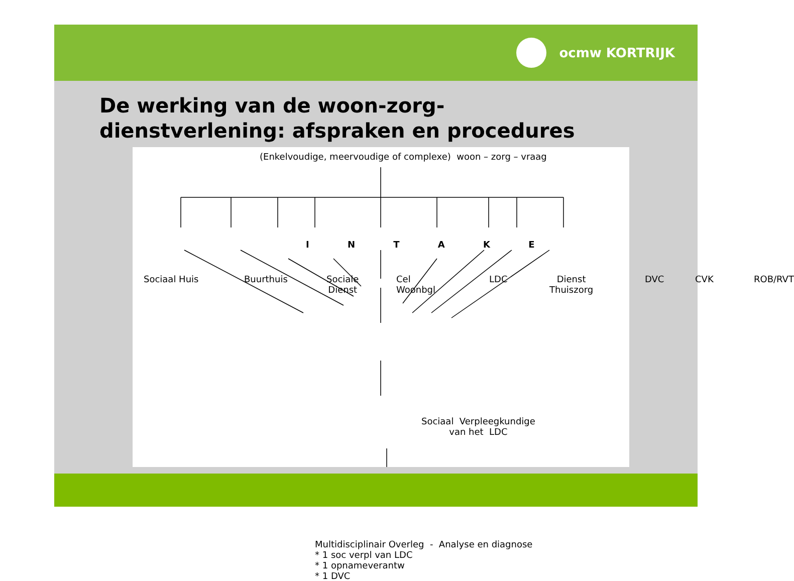ocmw KORTRIJK
De werking van de woon-zorg-
dienstverlening: afspraken en procedures
(Enkelvoudige, meervoudige of complexe) woon – zorg – vraag
I N T A K E
Sociaal Huis Buurthuis
Sociale
Dienst
Cel
Woonbgl
LDC
Dienst
Thuiszorg
DVC CVK ROB/RVT
Sociaal Verpleegkundige
van het LDC
Multidisciplinair Overleg - Analyse en diagnose
* 1 soc verpl van LDC
* 1 opnameverantw
* 1 DVC